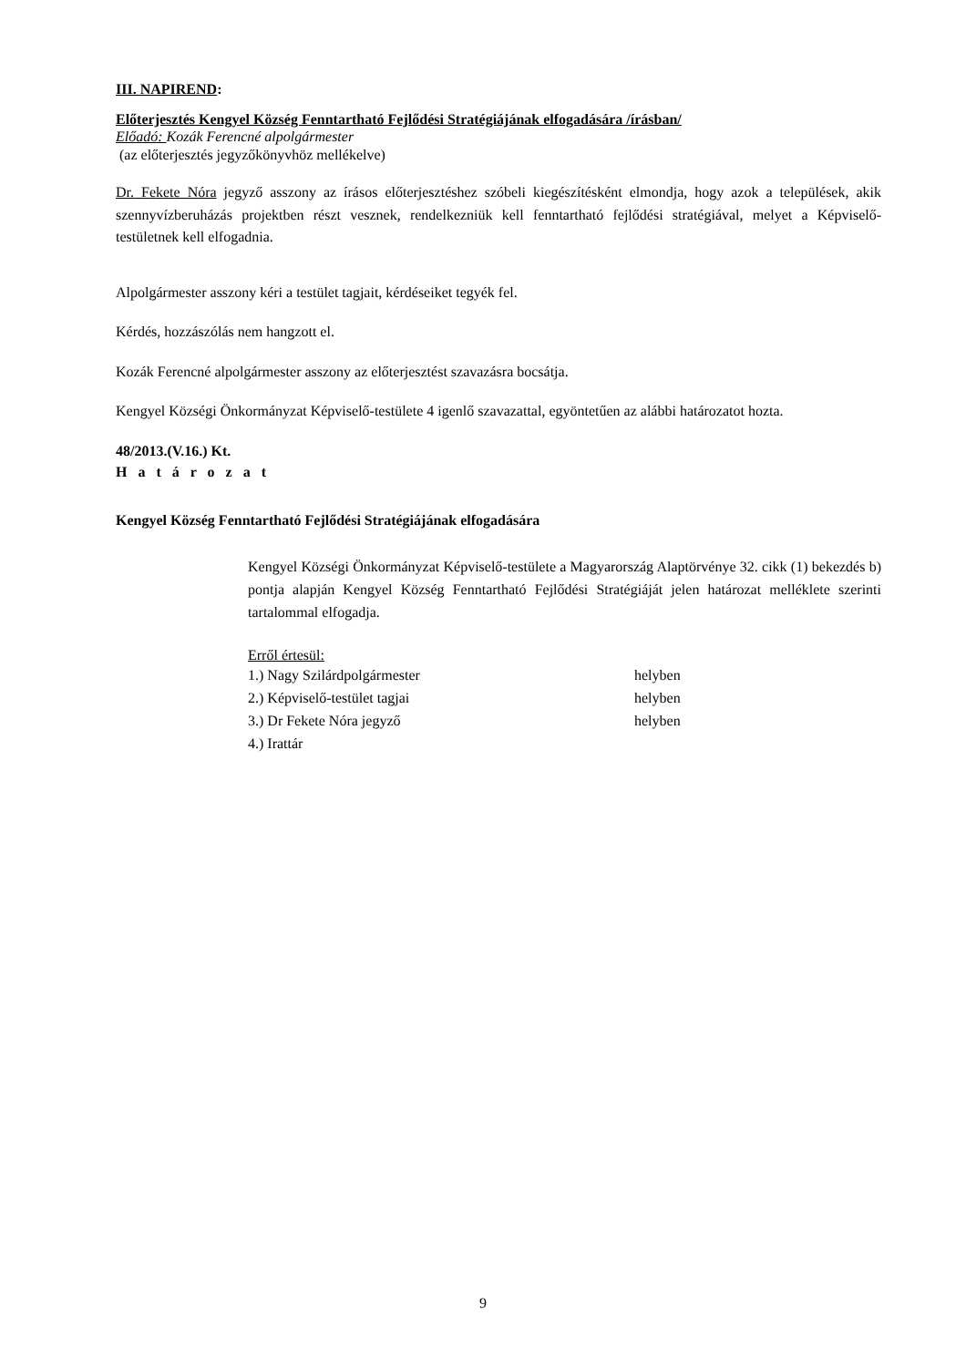III. NAPIREND:
Előterjesztés Kengyel Község Fenntartható Fejlődési Stratégiájának elfogadására /írásban/
Előadó: Kozák Ferencné alpolgármester
(az előterjesztés jegyzőkönyvhöz mellékelve)
Dr. Fekete Nóra jegyző asszony az írásos előterjesztéshez szóbeli kiegészítésként elmondja, hogy azok a települések, akik szennyvízberuházás projektben részt vesznek, rendelkezniük kell fenntartható fejlődési stratégiával, melyet a Képviselő-testületnek kell elfogadnia.
Alpolgármester asszony kéri a testület tagjait, kérdéseiket tegyék fel.
Kérdés, hozzászólás nem hangzott el.
Kozák Ferencné alpolgármester asszony az előterjesztést szavazásra bocsátja.
Kengyel Községi Önkormányzat Képviselő-testülete 4 igenlő szavazattal, egyöntetűen az alábbi határozatot hozta.
48/2013.(V.16.) Kt.
H a t á r o z a t
Kengyel Község Fenntartható Fejlődési Stratégiájának elfogadására
Kengyel Községi Önkormányzat Képviselő-testülete a Magyarország Alaptörvénye 32. cikk (1) bekezdés b) pontja alapján Kengyel Község Fenntartható Fejlődési Stratégiáját jelen határozat melléklete szerinti tartalommal elfogadja.
Erről értesül:
| 1.) Nagy Szilárdpolgármester | helyben |
| 2.) Képviselő-testület tagjai | helyben |
| 3.) Dr Fekete Nóra jegyző | helyben |
| 4.) Irattár | |
9